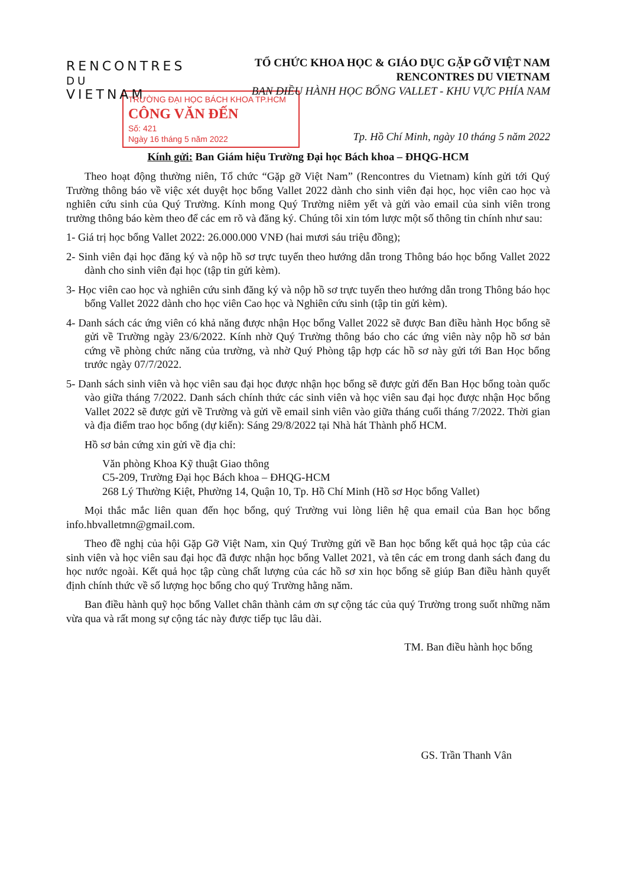RENCONTRES
DU VIETNAM
TỔ CHỨC KHOA HỌC & GIÁO DỤC GẶP GỠ VIỆT NAM
RENCONTRES DU VIETNAM
BAN ĐIỀU HÀNH HỌC BỔNG VALLET - KHU VỰC PHÍA NAM
TRƯỜNG ĐẠI HỌC BÁCH KHOA TP.HCM
CÔNG VĂN ĐẾN
Số: 421
Ngày 16 tháng 5 năm 2022
Tp. Hồ Chí Minh, ngày 10 tháng 5 năm 2022
Kính gửi: Ban Giám hiệu Trường Đại học Bách khoa – ĐHQG-HCM
Theo hoạt động thường niên, Tổ chức “Gặp gỡ Việt Nam” (Rencontres du Vietnam) kính gửi tới Quý Trường thông báo về việc xét duyệt học bổng Vallet 2022 dành cho sinh viên đại học, học viên cao học và nghiên cứu sinh của Quý Trường. Kính mong Quý Trường niêm yết và gửi vào email của sinh viên trong trường thông báo kèm theo để các em rõ và đăng ký. Chúng tôi xin tóm lược một số thông tin chính như sau:
1- Giá trị học bổng Vallet 2022: 26.000.000 VNĐ (hai mươi sáu triệu đồng);
2- Sinh viên đại học đăng ký và nộp hồ sơ trực tuyến theo hướng dẫn trong Thông báo học bổng Vallet 2022 dành cho sinh viên đại học (tập tin gửi kèm).
3- Học viên cao học và nghiên cứu sinh đăng ký và nộp hồ sơ trực tuyến theo hướng dẫn trong Thông báo học bổng Vallet 2022 dành cho học viên Cao học và Nghiên cứu sinh (tập tin gửi kèm).
4- Danh sách các ứng viên có khả năng được nhận Học bổng Vallet 2022 sẽ được Ban điều hành Học bổng sẽ gửi về Trường ngày 23/6/2022. Kính nhờ Quý Trường thông báo cho các ứng viên này nộp hồ sơ bản cứng về phòng chức năng của trường, và nhờ Quý Phòng tập hợp các hồ sơ này gửi tới Ban Học bổng trước ngày 07/7/2022.
5- Danh sách sinh viên và học viên sau đại học được nhận học bổng sẽ được gửi đến Ban Học bổng toàn quốc vào giữa tháng 7/2022. Danh sách chính thức các sinh viên và học viên sau đại học được nhận Học bổng Vallet 2022 sẽ được gửi về Trường và gửi về email sinh viên vào giữa tháng cuối tháng 7/2022. Thời gian và địa điểm trao học bổng (dự kiến): Sáng 29/8/2022 tại Nhà hát Thành phố HCM.
Hồ sơ bản cứng xin gửi về địa chỉ:
Văn phòng Khoa Kỹ thuật Giao thông
C5-209, Trường Đại học Bách khoa – ĐHQG-HCM
268 Lý Thường Kiệt, Phường 14, Quận 10, Tp. Hồ Chí Minh (Hồ sơ Học bổng Vallet)
Mọi thắc mắc liên quan đến học bổng, quý Trường vui lòng liên hệ qua email của Ban học bổng info.hbvalletmn@gmail.com.
Theo đề nghị của hội Gặp Gỡ Việt Nam, xin Quý Trường gửi về Ban học bổng kết quả học tập của các sinh viên và học viên sau đại học đã được nhận học bổng Vallet 2021, và tên các em trong danh sách đang du học nước ngoài. Kết quả học tập cùng chất lượng của các hồ sơ xin học bổng sẽ giúp Ban điều hành quyết định chính thức về số lượng học bổng cho quý Trường hằng năm.
Ban điều hành quỹ học bổng Vallet chân thành cảm ơn sự cộng tác của quý Trường trong suốt những năm vừa qua và rất mong sự cộng tác này được tiếp tục lâu dài.
TM. Ban điều hành học bổng
GS. Trần Thanh Vân